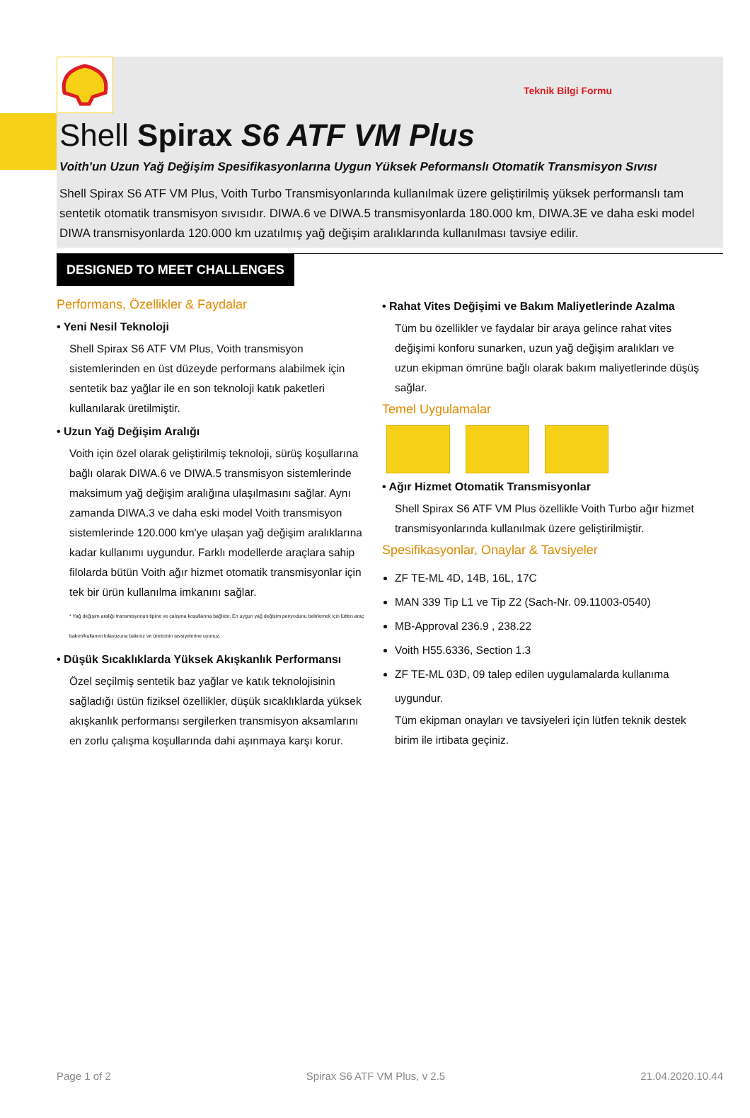Teknik Bilgi Formu
Shell Spirax S6 ATF VM Plus
Voith'un Uzun Yağ Değişim Spesifikasyonlarına Uygun Yüksek Peformanslı Otomatik Transmisyon Sıvısı
Shell Spirax S6 ATF VM Plus, Voith Turbo Transmisyonlarında kullanılmak üzere geliştirilmiş yüksek performanslı tam sentetik otomatik transmisyon sıvısıdır. DIWA.6 ve DIWA.5 transmisyonlarda 180.000 km, DIWA.3E ve daha eski model DIWA transmisyonlarda 120.000 km uzatılmış yağ değişim aralıklarında kullanılması tavsiye edilir.
DESIGNED TO MEET CHALLENGES
Performans, Özellikler & Faydalar
• Yeni Nesil Teknoloji
Shell Spirax S6 ATF VM Plus, Voith transmisyon sistemlerinden en üst düzeyde performans alabilmek için sentetik baz yağlar ile en son teknoloji katık paketleri kullanılarak üretilmiştir.
• Uzun Yağ Değişim Aralığı
Voith için özel olarak geliştirilmiş teknoloji, sürüş koşullarına bağlı olarak DIWA.6 ve DIWA.5 transmisyon sistemlerinde maksimum yağ değişim aralığına ulaşılmasını sağlar. Aynı zamanda DIWA.3 ve daha eski model Voith transmisyon sistemlerinde 120.000 km'ye ulaşan yağ değişim aralıklarına kadar kullanımı uygundur. Farklı modellerde araçlara sahip filolarda bütün Voith ağır hizmet otomatik transmisyonlar için tek bir ürün kullanılma imkanını sağlar.
* Yağ değişim aralığı transmisyonun tipine ve çalışma koşullarına bağlıdır. En uygun yağ değişim periyodunu belirlemek için lütfen araç bakım/kullanım kılavuzuna bakınız ve üreticinin tavsiyelerine uyunuz.
• Düşük Sıcaklıklarda Yüksek Akışkanlık Performansı
Özel seçilmiş sentetik baz yağlar ve katık teknolojisinin sağladığı üstün fiziksel özellikler, düşük sıcaklıklarda yüksek akışkanlık performansı sergilerken transmisyon aksamlarını en zorlu çalışma koşullarında dahi aşınmaya karşı korur.
• Rahat Vites Değişimi ve Bakım Maliyetlerinde Azalma
Tüm bu özellikler ve faydalar bir araya gelince rahat vites değişimi konforu sunarken, uzun yağ değişim aralıkları ve uzun ekipman ömrüne bağlı olarak bakım maliyetlerinde düşüş sağlar.
Temel Uygulamalar
• Ağır Hizmet Otomatik Transmisyonlar
Shell Spirax S6 ATF VM Plus özellikle Voith Turbo ağır hizmet transmisyonlarında kullanılmak üzere geliştirilmiştir.
Spesifikasyonlar, Onaylar & Tavsiyeler
ZF TE-ML 4D, 14B, 16L, 17C
MAN 339 Tip L1 ve Tip Z2 (Sach-Nr. 09.11003-0540)
MB-Approval 236.9 , 238.22
Voith H55.6336, Section 1.3
ZF TE-ML 03D, 09 talep edilen uygulamalarda kullanıma uygundur.
Tüm ekipman onayları ve tavsiyeleri için lütfen teknik destek birim ile irtibata geçiniz.
Page 1 of 2 Spirax S6 ATF VM Plus, v 2.5 21.04.2020.10.44